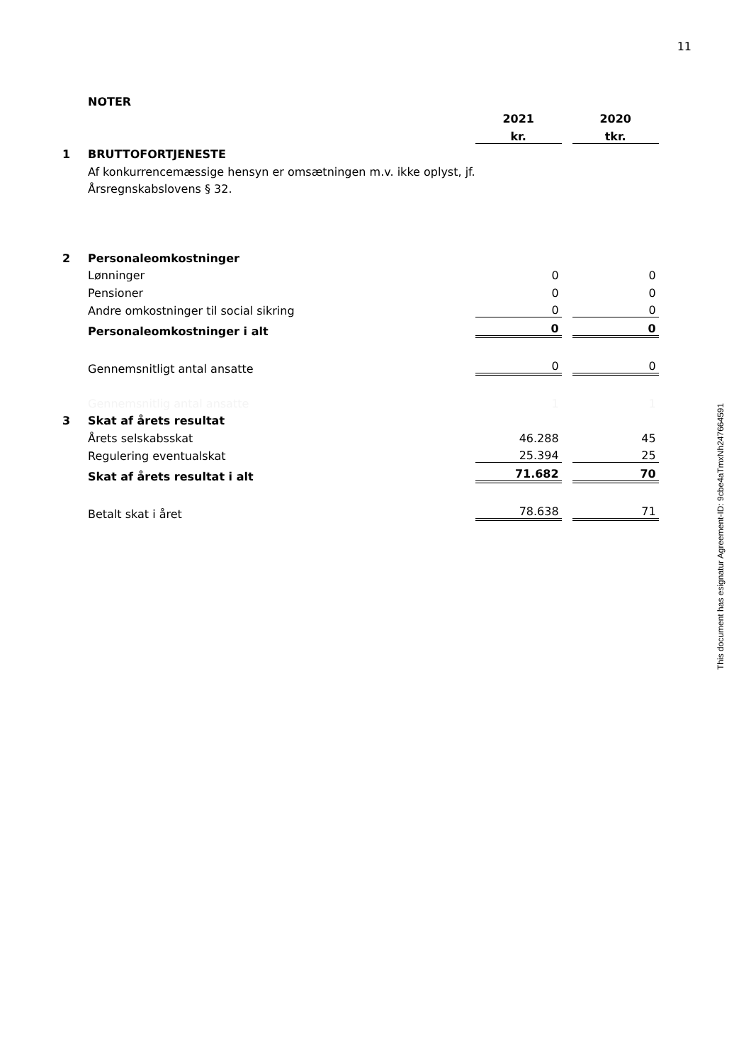11
| | NOTER | | | |
| | | 2021 | | 2020 |
| | | kr. | | tkr. |
| 1 | BRUTTOFORTJENESTE | | | |
| | Af konkurrencemæssige hensyn er omsætningen m.v. ikke oplyst, jf. | | | |
| | Årsregnskabslovens § 32. | | | |
| 2 | Personaleomkostninger | | | |
| | Lønninger | 0 | | 0 |
| | Pensioner | 0 | | 0 |
| | Andre omkostninger til social sikring | 0 | | 0 |
| | Personaleomkostninger i alt | 0 | | 0 |
| | Gennemsnitligt antal ansatte | 0 | | 0 |
| | Gennemsnitlig antal ansatte | 1 | | 1 |
| 3 | Skat af årets resultat | | | |
| | Årets selskabsskat | 46.288 | | 45 |
| | Regulering eventualskat | 25.394 | | 25 |
| | Skat af årets resultat i alt | 71.682 | | 70 |
| | Betalt skat i året | 78.638 | | 71 |
This document has esignatur Agreement-ID: 9cbe4aTmxNh247664591